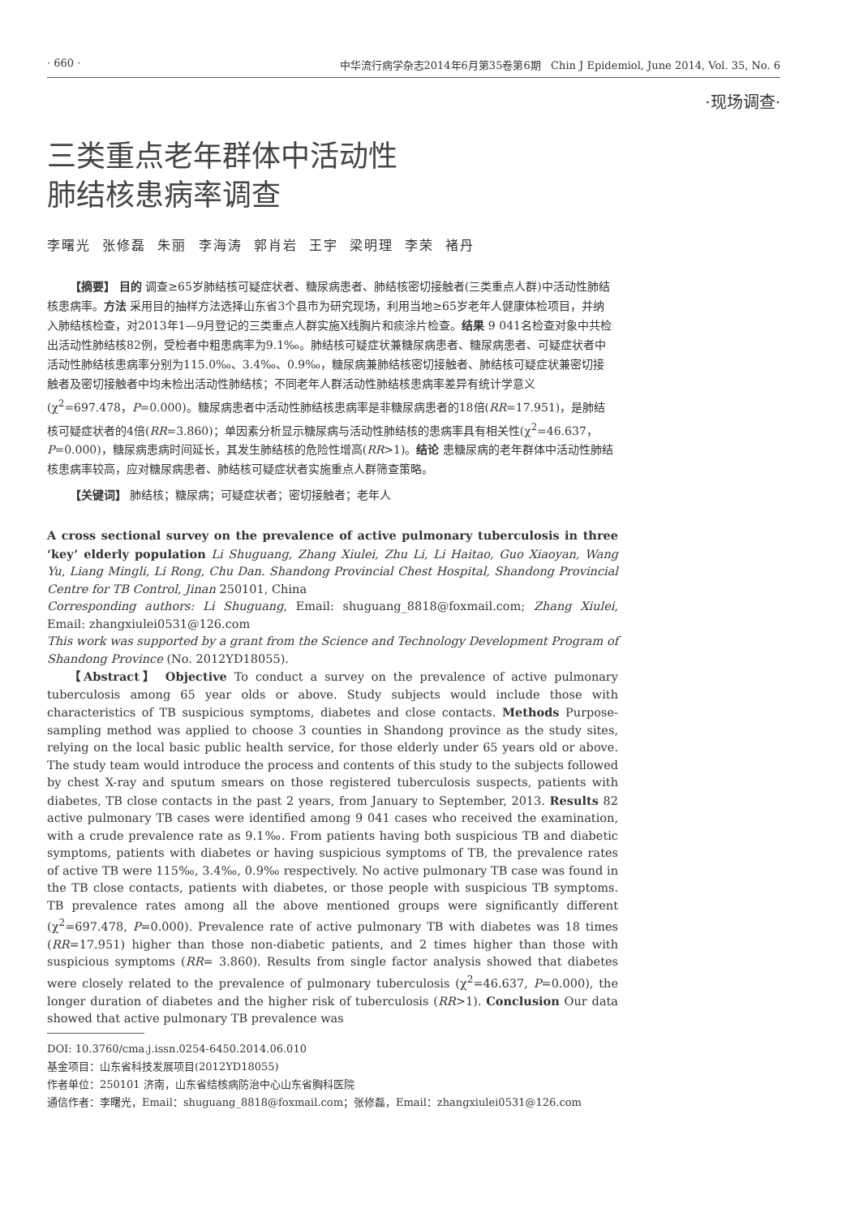· 660 · 中华流行病学杂志2014年6月第35卷第6期 Chin J Epidemiol, June 2014, Vol. 35, No. 6
·现场调查·
三类重点老年群体中活动性
肺结核患病率调查
李曙光 张修磊 朱丽 李海涛 郭肖岩 王宇 梁明理 李荣 褚丹
【摘要】 目的 调查≥65岁肺结核可疑症状者、糖尿病患者、肺结核密切接触者(三类重点人群)中活动性肺结核患病率。方法 采用目的抽样方法选择山东省3个县市为研究现场，利用当地≥65岁老年人健康体检项目，并纳入肺结核检查，对2013年1—9月登记的三类重点人群实施X线胸片和痰涂片检查。结果 9 041名检查对象中共检出活动性肺结核82例，受检者中粗患病率为9.1‰。肺结核可疑症状兼糖尿病患者、糖尿病患者、可疑症状者中活动性肺结核患病率分别为115.0‰、3.4‰、0.9‰，糖尿病兼肺结核密切接触者、肺结核可疑症状兼密切接触者及密切接触者中均未检出活动性肺结核；不同老年人群活动性肺结核患病率差异有统计学意义(χ<sup>2</sup>=697.478，P=0.000)。糖尿病患者中活动性肺结核患病率是非糖尿病患者的18倍(RR=17.951)，是肺结核可疑症状者的4倍(RR=3.860)；单因素分析显示糖尿病与活动性肺结核的患病率具有相关性(χ<sup>2</sup>=46.637，P=0.000)，糖尿病患病时间延长，其发生肺结核的危险性增高(RR>1)。结论 患糖尿病的老年群体中活动性肺结核患病率较高，应对糖尿病患者、肺结核可疑症状者实施重点人群筛查策略。
【关键词】 肺结核；糖尿病；可疑症状者；密切接触者；老年人
A cross sectional survey on the prevalence of active pulmonary tuberculosis in three ‘key’ elderly population Li Shuguang, Zhang Xiulei, Zhu Li, Li Haitao, Guo Xiaoyan, Wang Yu, Liang Mingli, Li Rong, Chu Dan. Shandong Provincial Chest Hospital, Shandong Provincial Centre for TB Control, Jinan 250101, China
Corresponding authors: Li Shuguang, Email: shuguang_8818@foxmail.com; Zhang Xiulei, Email: zhangxiulei0531@126.com
This work was supported by a grant from the Science and Technology Development Program of Shandong Province (No. 2012YD18055).
【Abstract】 Objective To conduct a survey on the prevalence of active pulmonary tuberculosis among 65 year olds or above. Study subjects would include those with characteristics of TB suspicious symptoms, diabetes and close contacts. Methods Purpose-sampling method was applied to choose 3 counties in Shandong province as the study sites, relying on the local basic public health service, for those elderly under 65 years old or above. The study team would introduce the process and contents of this study to the subjects followed by chest X-ray and sputum smears on those registered tuberculosis suspects, patients with diabetes, TB close contacts in the past 2 years, from January to September, 2013. Results 82 active pulmonary TB cases were identified among 9 041 cases who received the examination, with a crude prevalence rate as 9.1‰. From patients having both suspicious TB and diabetic symptoms, patients with diabetes or having suspicious symptoms of TB, the prevalence rates of active TB were 115‰, 3.4‰, 0.9‰ respectively. No active pulmonary TB case was found in the TB close contacts, patients with diabetes, or those people with suspicious TB symptoms. TB prevalence rates among all the above mentioned groups were significantly different (χ<sup>2</sup>=697.478, P=0.000). Prevalence rate of active pulmonary TB with diabetes was 18 times (RR=17.951) higher than those non-diabetic patients, and 2 times higher than those with suspicious symptoms (RR= 3.860). Results from single factor analysis showed that diabetes were closely related to the prevalence of pulmonary tuberculosis (χ<sup>2</sup>=46.637, P=0.000), the longer duration of diabetes and the higher risk of tuberculosis (RR>1). Conclusion Our data showed that active pulmonary TB prevalence was
DOI: 10.3760/cma.j.issn.0254-6450.2014.06.010
基金项目：山东省科技发展项目(2012YD18055)
作者单位：250101 济南，山东省结核病防治中心山东省胸科医院
通信作者：李曙光，Email：shuguang_8818@foxmail.com；张修磊，Email：zhangxiulei0531@126.com